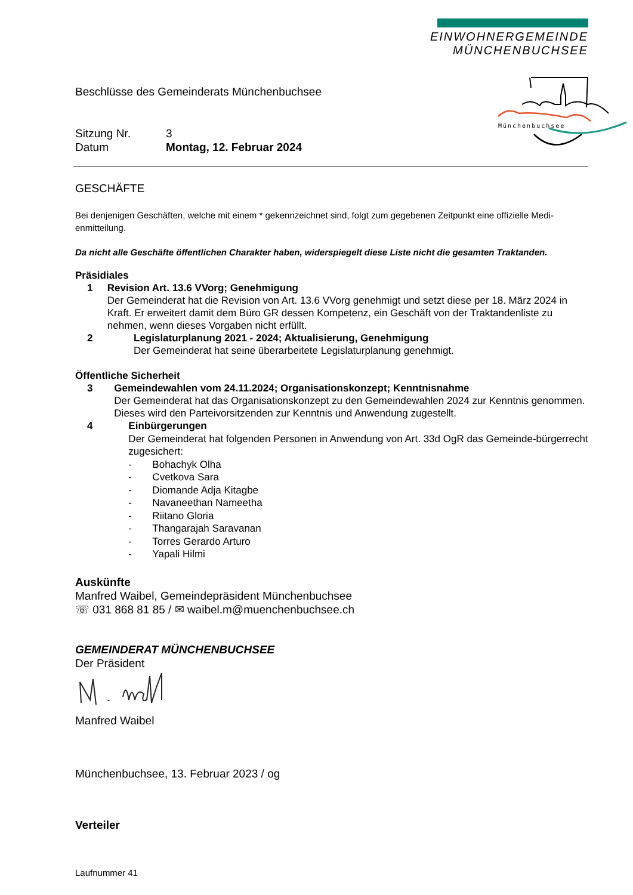EINWOHNERGEMEINDE
MÜNCHENBUCHSEE
Münchenbuchsee
Beschlüsse des Gemeinderats Münchenbuchsee
Sitzung Nr. 3
Datum Montag, 12. Februar 2024
GESCHÄFTE
Bei denjenigen Geschäften, welche mit einem * gekennzeichnet sind, folgt zum gegebenen Zeitpunkt eine offizielle Medi-enmitteilung.
Da nicht alle Geschäfte öffentlichen Charakter haben, widerspiegelt diese Liste nicht die gesamten Traktanden.
Präsidiales
1 Revision Art. 13.6 VVorg; Genehmigung
Der Gemeinderat hat die Revision von Art. 13.6 VVorg genehmigt und setzt diese per 18. März 2024 in Kraft. Er erweitert damit dem Büro GR dessen Kompetenz, ein Geschäft von der Traktandenliste zu nehmen, wenn dieses Vorgaben nicht erfüllt.
2 Legislaturplanung 2021 - 2024; Aktualisierung, Genehmigung
Der Gemeinderat hat seine überarbeitete Legislaturplanung genehmigt.
Öffentliche Sicherheit
3 Gemeindewahlen vom 24.11.2024; Organisationskonzept; Kenntnisnahme
Der Gemeinderat hat das Organisationskonzept zu den Gemeindewahlen 2024 zur Kenntnis genommen. Dieses wird den Parteivorsitzenden zur Kenntnis und Anwendung zugestellt.
4
Einbürgerungen
Der Gemeinderat hat folgenden Personen in Anwendung von Art. 33d OgR das Gemeinde-bürgerrecht zugesichert:
- Bohachyk Olha
- Cvetkova Sara
- Diomande Adja Kitagbe
- Navaneethan Nameetha
- Riitano Gloria
- Thangarajah Saravanan
- Torres Gerardo Arturo
- Yapali Hilmi
Auskünfte
Manfred Waibel, Gemeindepräsident Münchenbuchsee
☏ 031 868 81 85 / ✉ waibel.m@muenchenbuchsee.ch
GEMEINDERAT MÜNCHENBUCHSEE
Der Präsident
Manfred Waibel
Münchenbuchsee, 13. Februar 2023 / og
Verteiler
Laufnummer 41